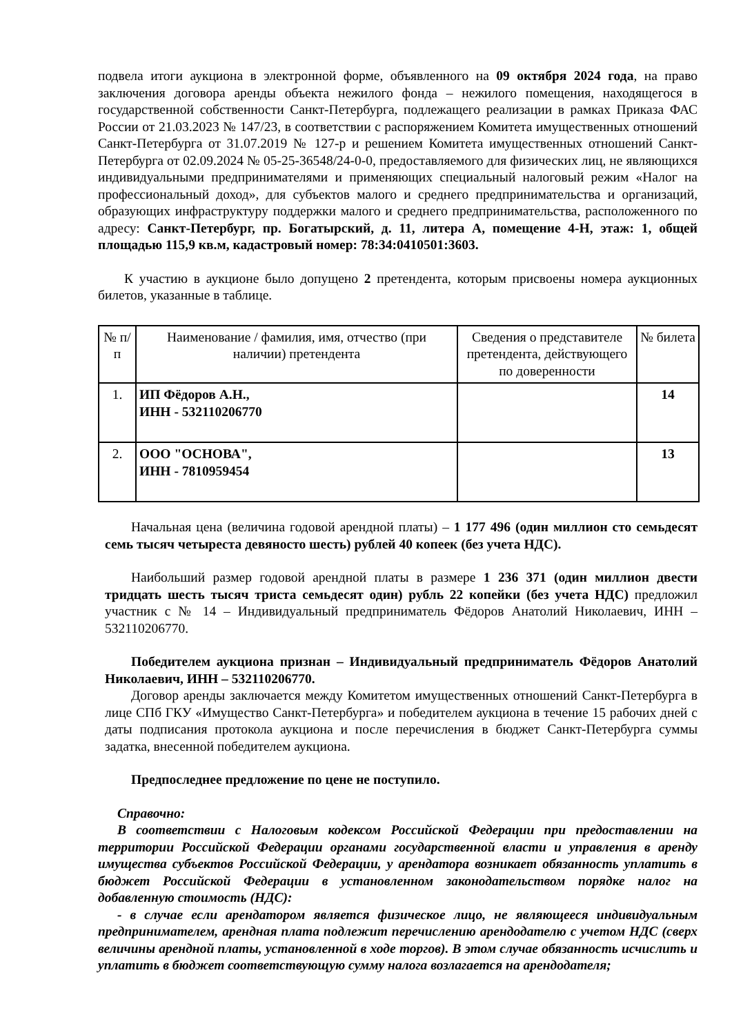подвела итоги аукциона в электронной форме, объявленного на 09 октября 2024 года, на право заключения договора аренды объекта нежилого фонда – нежилого помещения, находящегося в государственной собственности Санкт-Петербурга, подлежащего реализации в рамках Приказа ФАС России от 21.03.2023 № 147/23, в соответствии с распоряжением Комитета имущественных отношений Санкт-Петербурга от 31.07.2019 № 127-р и решением Комитета имущественных отношений Санкт-Петербурга от 02.09.2024 № 05-25-36548/24-0-0, предоставляемого для физических лиц, не являющихся индивидуальными предпринимателями и применяющих специальный налоговый режим «Налог на профессиональный доход», для субъектов малого и среднего предпринимательства и организаций, образующих инфраструктуру поддержки малого и среднего предпринимательства, расположенного по адресу: Санкт-Петербург, пр. Богатырский, д. 11, литера А, помещение 4-Н, этаж: 1, общей площадью 115,9 кв.м, кадастровый номер: 78:34:0410501:3603.
К участию в аукционе было допущено 2 претендента, которым присвоены номера аукционных билетов, указанные в таблице.
| № п/п | Наименование / фамилия, имя, отчество (при наличии) претендента | Сведения о представителе претендента, действующего по доверенности | № билета |
| --- | --- | --- | --- |
| 1. | ИП Фёдоров А.Н., ИНН - 532110206770 | | 14 |
| 2. | ООО "ОСНОВА", ИНН - 7810959454 | | 13 |
Начальная цена (величина годовой арендной платы) – 1 177 496 (один миллион сто семьдесят семь тысяч четыреста девяносто шесть) рублей 40 копеек (без учета НДС).
Наибольший размер годовой арендной платы в размере 1 236 371 (один миллион двести тридцать шесть тысяч триста семьдесят один) рубль 22 копейки (без учета НДС) предложил участник с № 14 – Индивидуальный предприниматель Фёдоров Анатолий Николаевич, ИНН – 532110206770.
Победителем аукциона признан – Индивидуальный предприниматель Фёдоров Анатолий Николаевич, ИНН – 532110206770.
Договор аренды заключается между Комитетом имущественных отношений Санкт-Петербурга в лице СПб ГКУ «Имущество Санкт-Петербурга» и победителем аукциона в течение 15 рабочих дней с даты подписания протокола аукциона и после перечисления в бюджет Санкт-Петербурга суммы задатка, внесенной победителем аукциона.
Предпоследнее предложение по цене не поступило.
Справочно:
В соответствии с Налоговым кодексом Российской Федерации при предоставлении на территории Российской Федерации органами государственной власти и управления в аренду имущества субъектов Российской Федерации, у арендатора возникает обязанность уплатить в бюджет Российской Федерации в установленном законодательством порядке налог на добавленную стоимость (НДС):
- в случае если арендатором является физическое лицо, не являющееся индивидуальным предпринимателем, арендная плата подлежит перечислению арендодателю с учетом НДС (сверх величины арендной платы, установленной в ходе торгов). В этом случае обязанность исчислить и уплатить в бюджет соответствующую сумму налога возлагается на арендодателя;